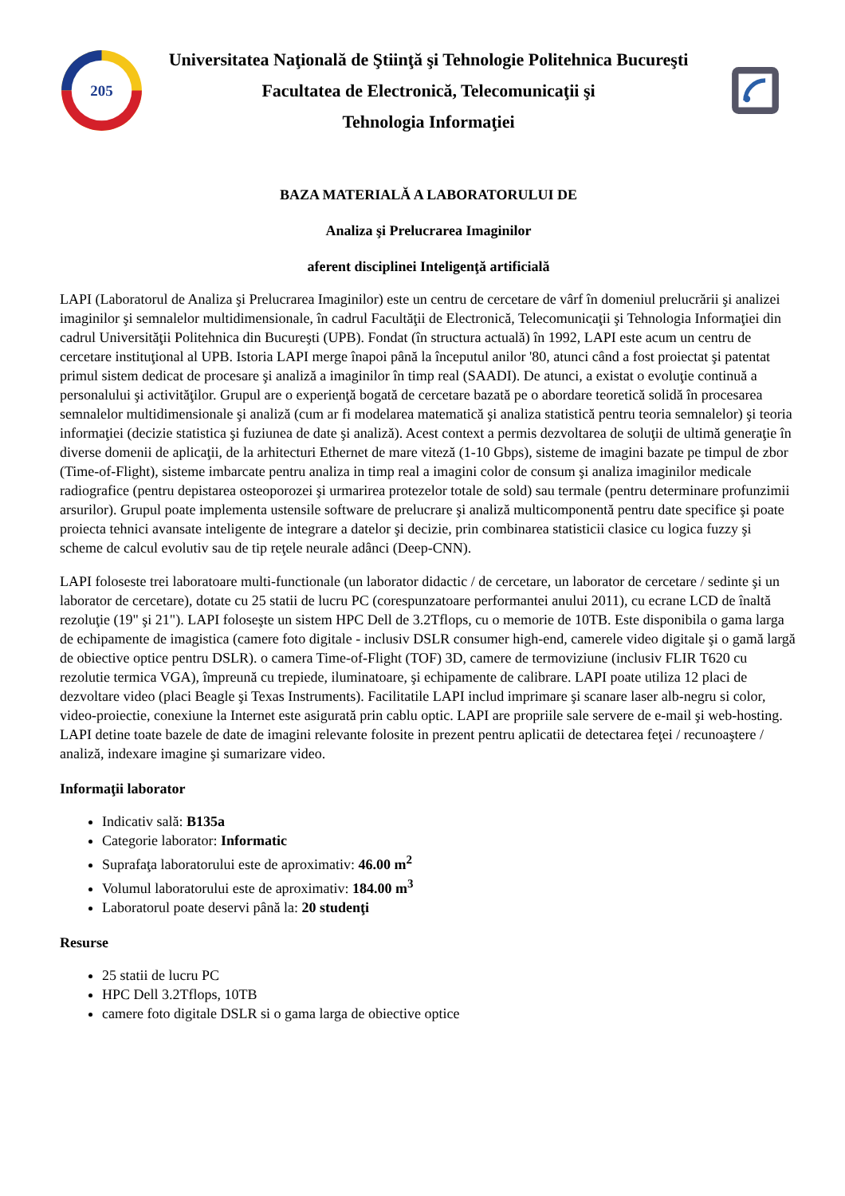205
Universitatea Naţională de Ştiinţă şi Tehnologie Politehnica Bucureşti
Facultatea de Electronică, Telecomunicaţii şi
Tehnologia Informaţiei
BAZA MATERIALĂ A LABORATORULUI DE
Analiza şi Prelucrarea Imaginilor
aferent disciplinei Inteligenţă artificială
LAPI (Laboratorul de Analiza şi Prelucrarea Imaginilor) este un centru de cercetare de vârf în domeniul prelucrării şi analizei imaginilor şi semnalelor multidimensionale, în cadrul Facultăţii de Electronică, Telecomunicaţii şi Tehnologia Informaţiei din cadrul Universităţii Politehnica din Bucureşti (UPB). Fondat (în structura actuală) în 1992, LAPI este acum un centru de cercetare instituţional al UPB. Istoria LAPI merge înapoi până la începutul anilor '80, atunci când a fost proiectat şi patentat primul sistem dedicat de procesare şi analiză a imaginilor în timp real (SAADI). De atunci, a existat o evoluţie continuă a personalului şi activităţilor. Grupul are o experienţă bogată de cercetare bazată pe o abordare teoretică solidă în procesarea semnalelor multidimensionale şi analiză (cum ar fi modelarea matematică şi analiza statistică pentru teoria semnalelor) şi teoria informaţiei (decizie statistica şi fuziunea de date şi analiză). Acest context a permis dezvoltarea de soluţii de ultimă generaţie în diverse domenii de aplicaţii, de la arhitecturi Ethernet de mare viteză (1-10 Gbps), sisteme de imagini bazate pe timpul de zbor (Time-of-Flight), sisteme imbarcate pentru analiza in timp real a imagini color de consum şi analiza imaginilor medicale radiografice (pentru depistarea osteoporozei şi urmarirea protezelor totale de sold) sau termale (pentru determinare profunzimii arsurilor). Grupul poate implementa ustensile software de prelucrare şi analiză multicomponentă pentru date specifice şi poate proiecta tehnici avansate inteligente de integrare a datelor şi decizie, prin combinarea statisticii clasice cu logica fuzzy şi scheme de calcul evolutiv sau de tip reţele neurale adânci (Deep-CNN).
LAPI foloseste trei laboratoare multi-functionale (un laborator didactic / de cercetare, un laborator de cercetare / sedinte şi un laborator de cercetare), dotate cu 25 statii de lucru PC (corespunzatoare performantei anului 2011), cu ecrane LCD de înaltă rezoluţie (19" şi 21"). LAPI foloseşte un sistem HPC Dell de 3.2Tflops, cu o memorie de 10TB. Este disponibila o gama larga de echipamente de imagistica (camere foto digitale - inclusiv DSLR consumer high-end, camerele video digitale şi o gamă largă de obiective optice pentru DSLR). o camera Time-of-Flight (TOF) 3D, camere de termoviziune (inclusiv FLIR T620 cu rezolutie termica VGA), împreună cu trepiede, iluminatoare, şi echipamente de calibrare. LAPI poate utiliza 12 placi de dezvoltare video (placi Beagle şi Texas Instruments). Facilitatile LAPI includ imprimare şi scanare laser alb-negru si color, video-proiectie, conexiune la Internet este asigurată prin cablu optic. LAPI are propriile sale servere de e-mail şi web-hosting. LAPI detine toate bazele de date de imagini relevante folosite in prezent pentru aplicatii de detectarea feţei / recunoaştere / analiză, indexare imagine şi sumarizare video.
Informaţii laborator
Indicativ sală: B135a
Categorie laborator: Informatic
Suprafaţa laboratorului este de aproximativ: 46.00 m<sup>2</sup>
Volumul laboratorului este de aproximativ: 184.00 m<sup>3</sup>
Laboratorul poate deservi până la: 20 studenţi
Resurse
25 statii de lucru PC
HPC Dell 3.2Tflops, 10TB
camere foto digitale DSLR si o gama larga de obiective optice